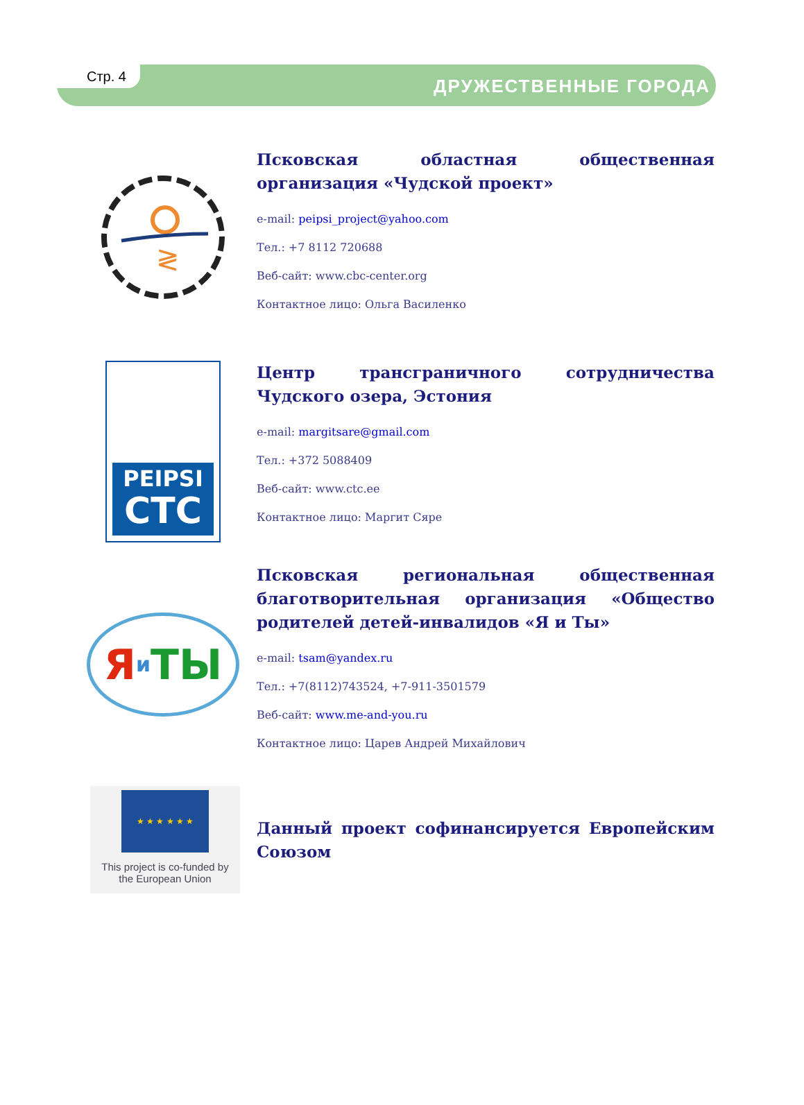Стр. 4
ДРУЖЕСТВЕННЫЕ ГОРОДА
≷
Псковская областная общественная организация «Чудской проект»
e-mail: peipsi_project@yahoo.com
Тел.: +7 8112 720688
Веб-сайт: www.cbc-center.org
Контактное лицо: Ольга Василенко
PEIPSI
CTC
Центр трансграничного сотрудничества Чудского озера, Эстония
e-mail: margitsare@gmail.com
Тел.: +372 5088409
Веб-сайт: www.ctc.ee
Контактное лицо: Маргит Сяре
Яи ТЫ
Псковская региональная общественная благотворительная организация «Общество родителей детей-инвалидов «Я и Ты»
e-mail: tsam@yandex.ru
Тел.: +7(8112)743524, +7-911-3501579
Веб-сайт: www.me-and-you.ru
Контактное лицо: Царев Андрей Михайлович
★ ★ ★ ★ ★ ★
This project is co-funded by
the European Union
Данный проект софинансируется Европейским Союзом